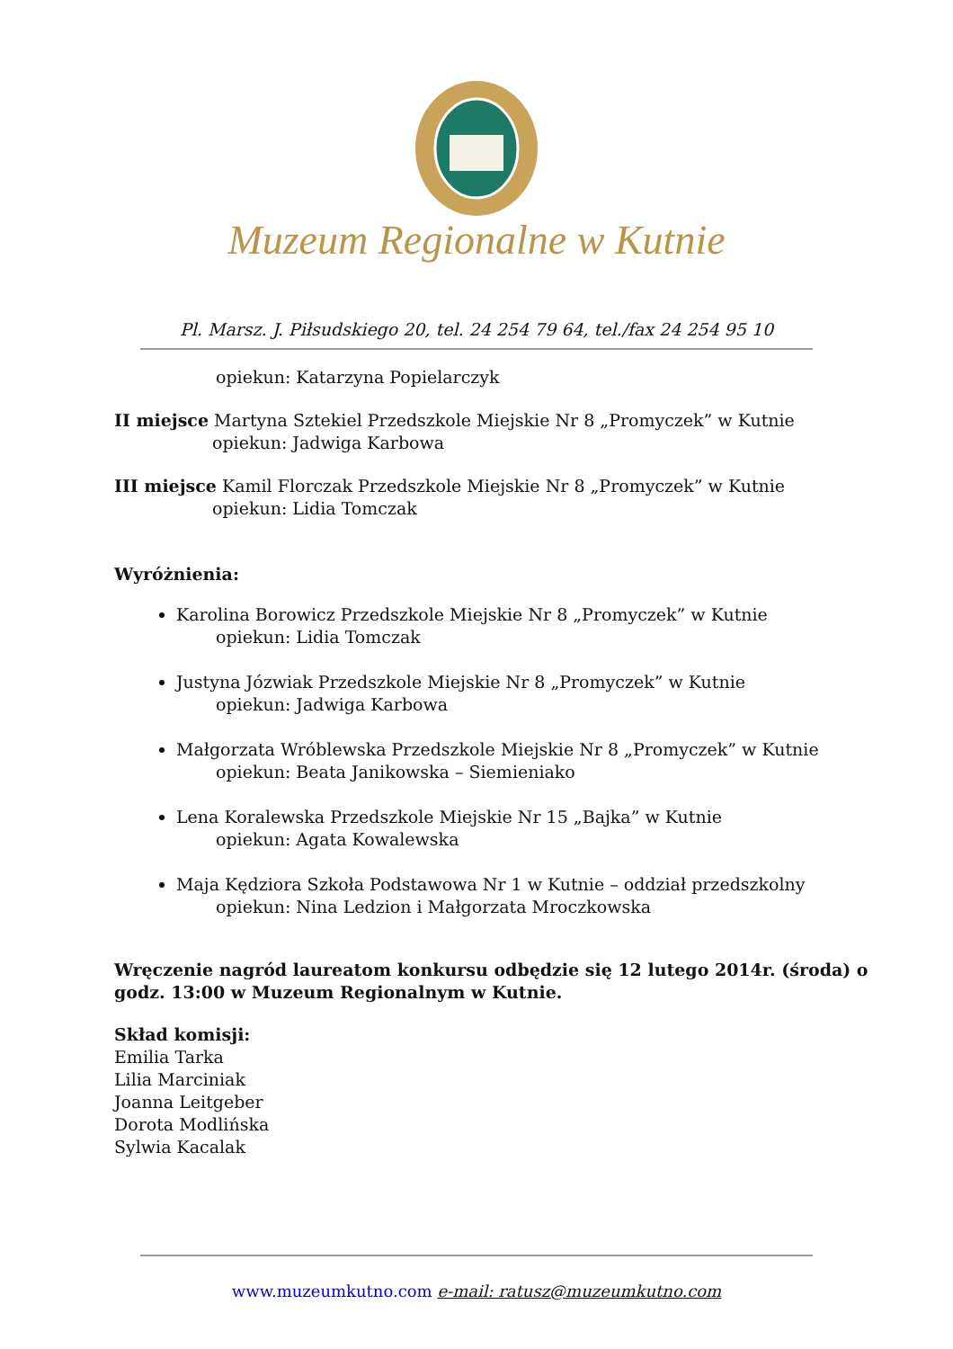Muzeum Regionalne w Kutnie
Pl. Marsz. J. Piłsudskiego 20, tel. 24 254 79 64, tel./fax 24 254 95 10
opiekun: Katarzyna Popielarczyk
II miejsce Martyna Sztekiel Przedszkole Miejskie Nr 8 „Promyczek” w Kutnie
opiekun: Jadwiga Karbowa
III miejsce Kamil Florczak Przedszkole Miejskie Nr 8 „Promyczek” w Kutnie
opiekun: Lidia Tomczak
Wyróżnienia:
Karolina Borowicz Przedszkole Miejskie Nr 8 „Promyczek” w Kutnie
opiekun: Lidia Tomczak
Justyna Józwiak Przedszkole Miejskie Nr 8 „Promyczek” w Kutnie
opiekun: Jadwiga Karbowa
Małgorzata Wróblewska Przedszkole Miejskie Nr 8 „Promyczek” w Kutnie
opiekun: Beata Janikowska – Siemieniako
Lena Koralewska Przedszkole Miejskie Nr 15 „Bajka” w Kutnie
opiekun: Agata Kowalewska
Maja Kędziora Szkoła Podstawowa Nr 1 w Kutnie – oddział przedszkolny
opiekun: Nina Ledzion i Małgorzata Mroczkowska
Wręczenie nagród laureatom konkursu odbędzie się 12 lutego 2014r. (środa) o godz. 13:00 w Muzeum Regionalnym w Kutnie.
Skład komisji:
Emilia Tarka
Lilia Marciniak
Joanna Leitgeber
Dorota Modlińska
Sylwia Kacalak
www.muzeumkutno.com e-mail: ratusz@muzeumkutno.com